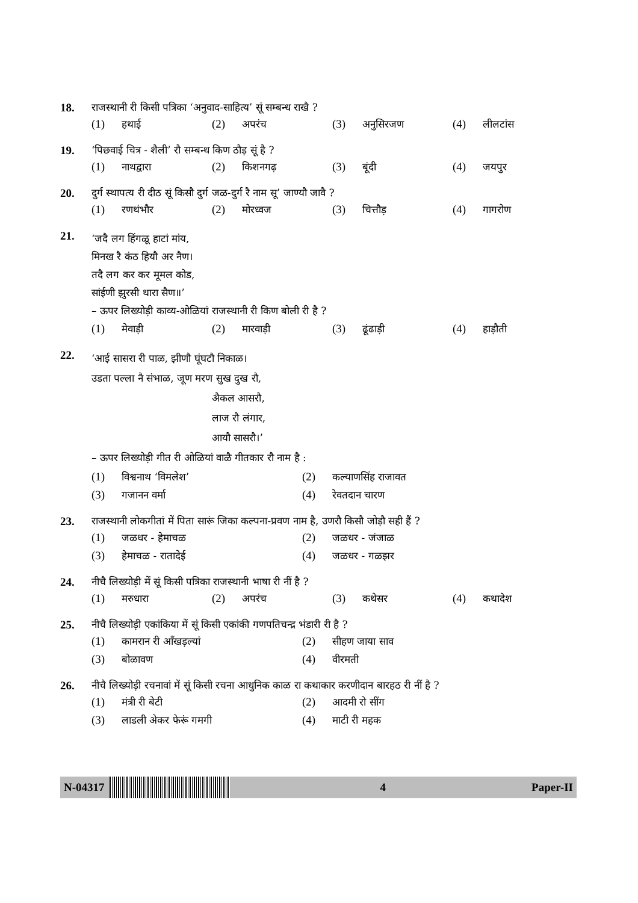18. राजस्थानी री किसी पत्रिका ‘अनुवाद-साहित्य’ सूं सम्बन्ध राखै ?
(1) हथाई
(2) अपरंच
(3) अनुसिरजण
(4) लीलटांस
19. ‘पिछवाई चित्र - शैली’ रौ सम्बन्ध किण ठौड़ सूं है ?
(1) नाथद्वारा
(2) किशनगढ़
(3) बूंदी
(4) जयपुर
20. दुर्ग स्थापत्य री दीठ सूं किसौ दुर्ग जळ-दुर्ग रै नाम सू’ जाण्यौ जावै ?
(1) रणथंभौर
(2) मोरध्वज
(3) चित्तौड़
(4) गागरोण
21.
‘जदै लग हिंगळू हाटां मांय,
मिनख रै कंठ हियौ अर नैण।
तदै लग कर कर मूमल कोड,
सांईणी झुरसी थारा सैण॥’
– ऊपर लिख्योड़ी काव्य-ओळियां राजस्थानी री किण बोली री है ?
(1) मेवाड़ी
(2) मारवाड़ी
(3) ढूंढाड़ी
(4) हाड़ौती
22.
‘आई सासरा री पाळ, झीणौ घूंघटौ निकाळ।
उडता पल्ला नै संभाळ, जूण मरण सुख दुख रौ,
अैकल आसरौ,
लाज रौ लंगार,
आयौ सासरौ।’
– ऊपर लिख्योड़ी गीत री ओळियां वाळै गीतकार रौ नाम है :
(1) विश्वनाथ ‘विमलेश’
(2) कल्याणसिंह राजावत
(3) गजानन वर्मा
(4) रेवतदान चारण
23. राजस्थानी लोकगीतां में पिता सारूं जिका कल्पना-प्रवण नाम है, उणरौ किसौ जोड़ौ सही हैं ?
(1) जळधर - हेमाचळ
(2) जळधर - जंजाळ
(3) हेमाचळ - रातादेई
(4) जळधर - गळझर
24. नीचै लिख्योड़ी में सूं किसी पत्रिका राजस्थानी भाषा री नीं है ?
(1) मरुधारा
(2) अपरंच
(3) कथेसर
(4) कथादेश
25. नीचै लिख्योड़ी एकांकिया में सूं किसी एकांकी गणपतिचन्द्र भंडारी री है ?
(1) कामरान री आँखड़ल्यां
(2) सीहण जाया साव
(3) बोळावण
(4) वीरमती
26. नीचै लिख्योड़ी रचनावां में सूं किसी रचना आधुनिक काळ रा कथाकार करणीदान बारहठ री नीं है ?
(1) मंत्री री बेटी
(2) आदमी रो सींग
(3) लाडली अेकर फेरूं गमगी
(4) माटी री महक
N-04317 4 Paper-II